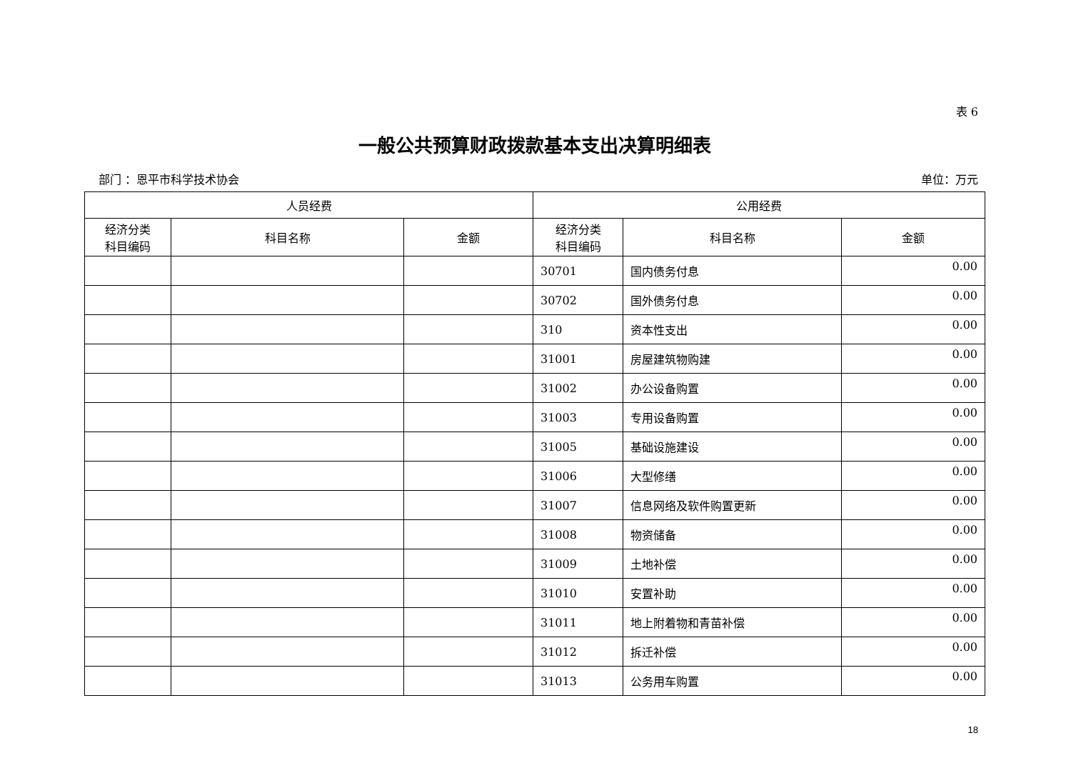表 6
一般公共预算财政拨款基本支出决算明细表
部门 ：恩平市科学技术协会 单位：万元
| 人员经费 | | | 公用经费 | | |
| --- | --- | --- | --- | --- | --- |
| 经济分类 科目编码 | 科目名称 | 金额 | 经济分类 科目编码 | 科目名称 | 金额 |
| | | | 30701 | 国内债务付息 | 0.00 |
| | | | 30702 | 国外债务付息 | 0.00 |
| | | | 310 | 资本性支出 | 0.00 |
| | | | 31001 | 房屋建筑物购建 | 0.00 |
| | | | 31002 | 办公设备购置 | 0.00 |
| | | | 31003 | 专用设备购置 | 0.00 |
| | | | 31005 | 基础设施建设 | 0.00 |
| | | | 31006 | 大型修缮 | 0.00 |
| | | | 31007 | 信息网络及软件购置更新 | 0.00 |
| | | | 31008 | 物资储备 | 0.00 |
| | | | 31009 | 土地补偿 | 0.00 |
| | | | 31010 | 安置补助 | 0.00 |
| | | | 31011 | 地上附着物和青苗补偿 | 0.00 |
| | | | 31012 | 拆迁补偿 | 0.00 |
| | | | 31013 | 公务用车购置 | 0.00 |
18